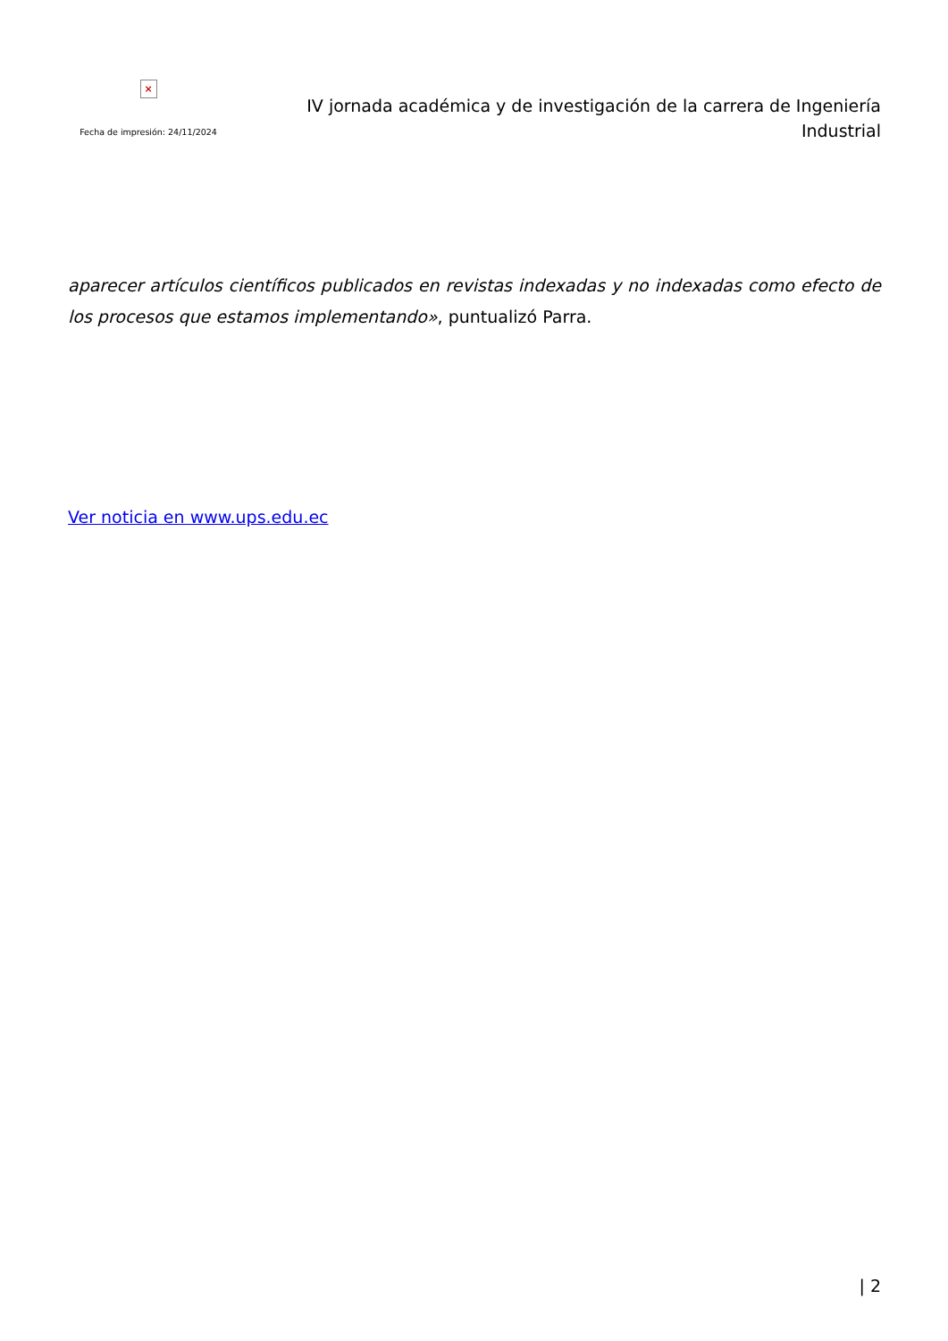×
Fecha de impresión: 24/11/2024
IV jornada académica y de investigación de la carrera de Ingeniería Industrial
aparecer artículos científicos publicados en revistas indexadas y no indexadas como efecto de los procesos que estamos implementando», puntualizó Parra.
Ver noticia en www.ups.edu.ec
| 2